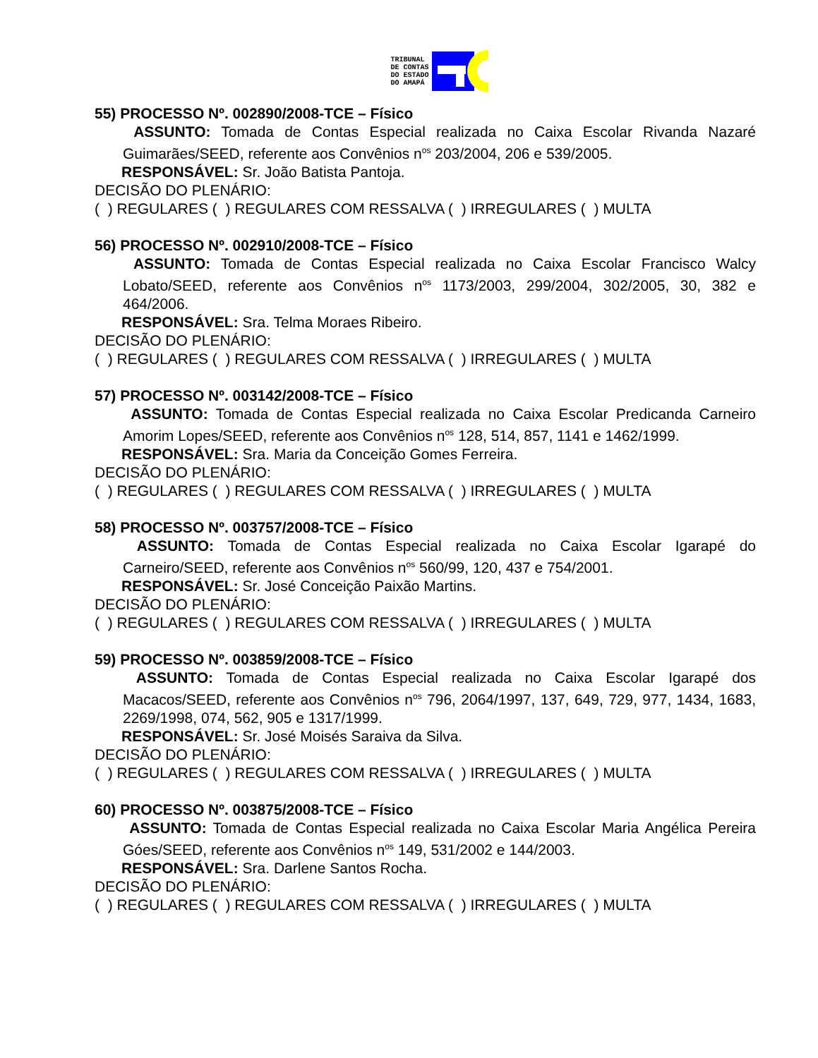TRIBUNAL
DE CONTAS
DO ESTADO
DO AMAPÁ
55) PROCESSO Nº. 002890/2008-TCE – Físico
ASSUNTO: Tomada de Contas Especial realizada no Caixa Escolar Rivanda Nazaré Guimarães/SEED, referente aos Convênios n<sup>os</sup> 203/2004, 206 e 539/2005.
RESPONSÁVEL: Sr. João Batista Pantoja.
DECISÃO DO PLENÁRIO:
( ) REGULARES ( ) REGULARES COM RESSALVA ( ) IRREGULARES ( ) MULTA
56) PROCESSO Nº. 002910/2008-TCE – Físico
ASSUNTO: Tomada de Contas Especial realizada no Caixa Escolar Francisco Walcy Lobato/SEED, referente aos Convênios n<sup>os</sup> 1173/2003, 299/2004, 302/2005, 30, 382 e 464/2006.
RESPONSÁVEL: Sra. Telma Moraes Ribeiro.
DECISÃO DO PLENÁRIO:
( ) REGULARES ( ) REGULARES COM RESSALVA ( ) IRREGULARES ( ) MULTA
57) PROCESSO Nº. 003142/2008-TCE – Físico
ASSUNTO: Tomada de Contas Especial realizada no Caixa Escolar Predicanda Carneiro Amorim Lopes/SEED, referente aos Convênios n<sup>os</sup> 128, 514, 857, 1141 e 1462/1999.
RESPONSÁVEL: Sra. Maria da Conceição Gomes Ferreira.
DECISÃO DO PLENÁRIO:
( ) REGULARES ( ) REGULARES COM RESSALVA ( ) IRREGULARES ( ) MULTA
58) PROCESSO Nº. 003757/2008-TCE – Físico
ASSUNTO: Tomada de Contas Especial realizada no Caixa Escolar Igarapé do Carneiro/SEED, referente aos Convênios n<sup>os</sup> 560/99, 120, 437 e 754/2001.
RESPONSÁVEL: Sr. José Conceição Paixão Martins.
DECISÃO DO PLENÁRIO:
( ) REGULARES ( ) REGULARES COM RESSALVA ( ) IRREGULARES ( ) MULTA
59) PROCESSO Nº. 003859/2008-TCE – Físico
ASSUNTO: Tomada de Contas Especial realizada no Caixa Escolar Igarapé dos Macacos/SEED, referente aos Convênios n<sup>os</sup> 796, 2064/1997, 137, 649, 729, 977, 1434, 1683, 2269/1998, 074, 562, 905 e 1317/1999.
RESPONSÁVEL: Sr. José Moisés Saraiva da Silva.
DECISÃO DO PLENÁRIO:
( ) REGULARES ( ) REGULARES COM RESSALVA ( ) IRREGULARES ( ) MULTA
60) PROCESSO Nº. 003875/2008-TCE – Físico
ASSUNTO: Tomada de Contas Especial realizada no Caixa Escolar Maria Angélica Pereira Góes/SEED, referente aos Convênios n<sup>os</sup> 149, 531/2002 e 144/2003.
RESPONSÁVEL: Sra. Darlene Santos Rocha.
DECISÃO DO PLENÁRIO:
( ) REGULARES ( ) REGULARES COM RESSALVA ( ) IRREGULARES ( ) MULTA